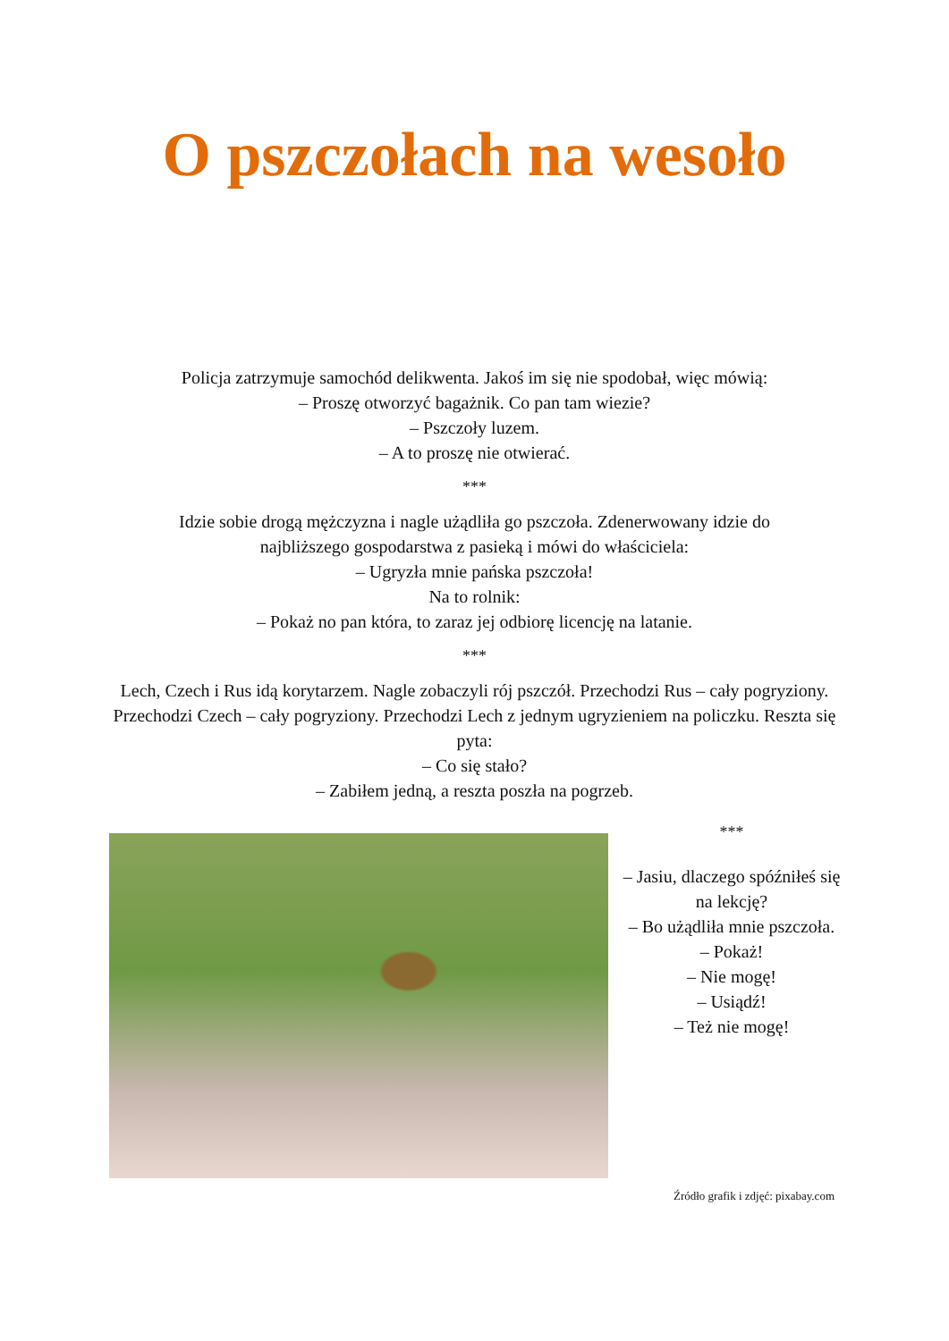O pszczołach na wesoło
Policja zatrzymuje samochód delikwenta. Jakoś im się nie spodobał, więc mówią:
– Proszę otworzyć bagażnik. Co pan tam wiezie?
– Pszczoły luzem.
– A to proszę nie otwierać.
***
Idzie sobie drogą mężczyzna i nagle użądliła go pszczoła. Zdenerwowany idzie do najbliższego gospodarstwa z pasieką i mówi do właściciela:
– Ugryzła mnie pańska pszczoła!
Na to rolnik:
– Pokaż no pan która, to zaraz jej odbiorę licencję na latanie.
***
Lech, Czech i Rus idą korytarzem. Nagle zobaczyli rój pszczół. Przechodzi Rus – cały pogryziony. Przechodzi Czech – cały pogryziony. Przechodzi Lech z jednym ugryzieniem na policzku. Reszta się pyta:
– Co się stało?
– Zabiłem jedną, a reszta poszła na pogrzeb.
***
– Jasiu, dlaczego spóźniłeś się na lekcję?
– Bo użądliła mnie pszczoła.
– Pokaż!
– Nie mogę!
– Usiądź!
– Też nie mogę!
Źródło grafik i zdjęć: pixabay.com